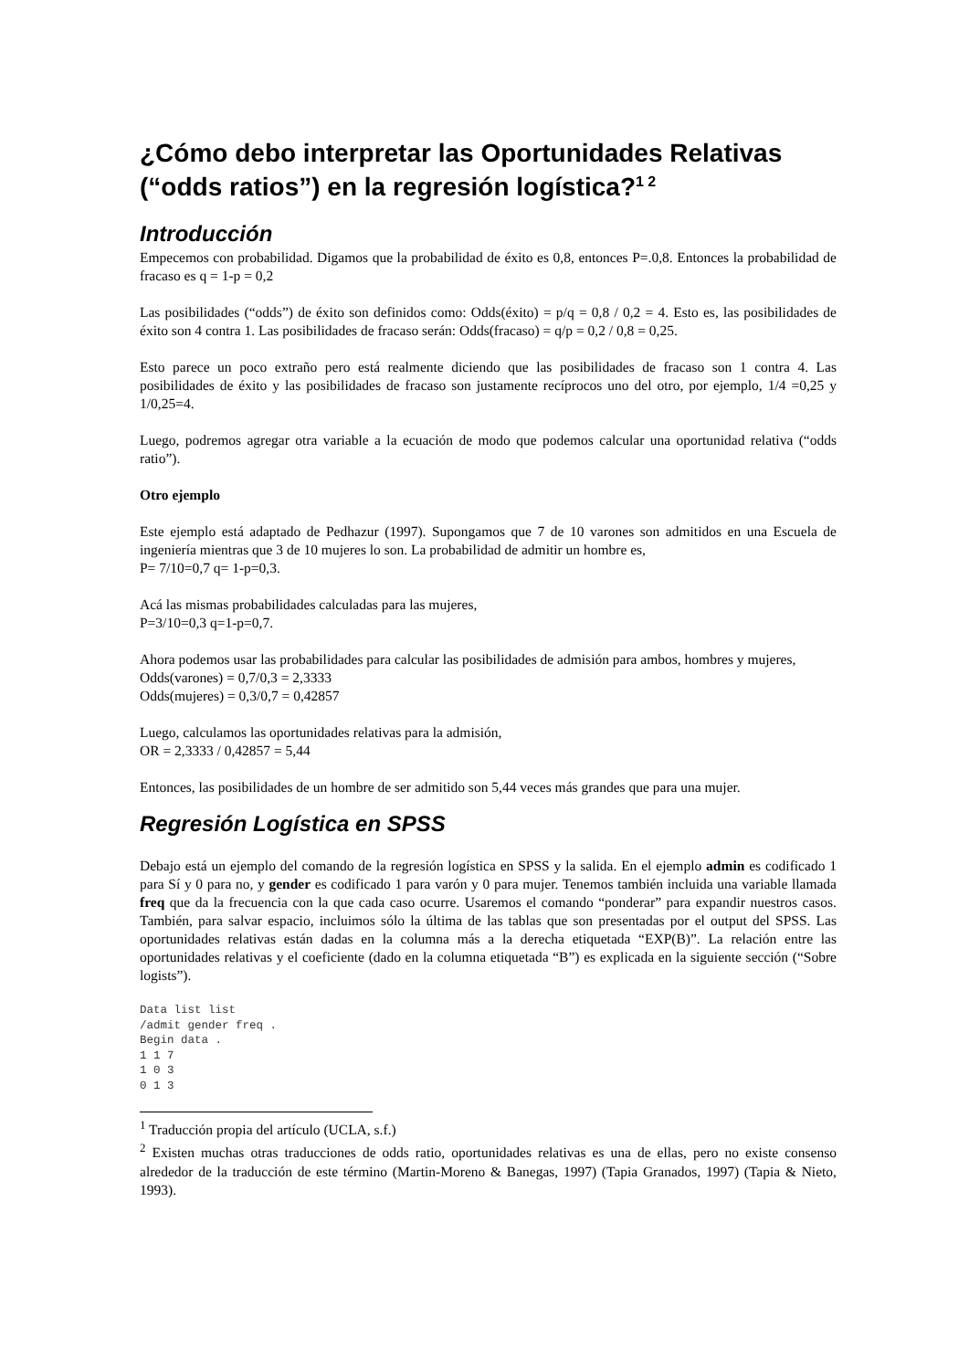¿Cómo debo interpretar las Oportunidades Relativas (“odds ratios”) en la regresión logística?<sup>1 2</sup>
Introducción
Empecemos con probabilidad. Digamos que la probabilidad de éxito es 0,8, entonces P=.0,8. Entonces la probabilidad de fracaso es q = 1-p = 0,2
Las posibilidades (“odds”) de éxito son definidos como: Odds(éxito) = p/q = 0,8 / 0,2 = 4. Esto es, las posibilidades de éxito son 4 contra 1. Las posibilidades de fracaso serán: Odds(fracaso) = q/p = 0,2 / 0,8 = 0,25.
Esto parece un poco extraño pero está realmente diciendo que las posibilidades de fracaso son 1 contra 4. Las posibilidades de éxito y las posibilidades de fracaso son justamente recíprocos uno del otro, por ejemplo, 1/4 =0,25 y 1/0,25=4.
Luego, podremos agregar otra variable a la ecuación de modo que podemos calcular una oportunidad relativa (“odds ratio”).
Otro ejemplo
Este ejemplo está adaptado de Pedhazur (1997). Supongamos que 7 de 10 varones son admitidos en una Escuela de ingeniería mientras que 3 de 10 mujeres lo son. La probabilidad de admitir un hombre es,
P= 7/10=0,7 q= 1-p=0,3.
Acá las mismas probabilidades calculadas para las mujeres,
P=3/10=0,3 q=1-p=0,7.
Ahora podemos usar las probabilidades para calcular las posibilidades de admisión para ambos, hombres y mujeres,
Odds(varones) = 0,7/0,3 = 2,3333
Odds(mujeres) = 0,3/0,7 = 0,42857
Luego, calculamos las oportunidades relativas para la admisión,
OR = 2,3333 / 0,42857 = 5,44
Entonces, las posibilidades de un hombre de ser admitido son 5,44 veces más grandes que para una mujer.
Regresión Logística en SPSS
Debajo está un ejemplo del comando de la regresión logística en SPSS y la salida. En el ejemplo admin es codificado 1 para Sí y 0 para no, y gender es codificado 1 para varón y 0 para mujer. Tenemos también incluida una variable llamada freq que da la frecuencia con la que cada caso ocurre. Usaremos el comando “ponderar” para expandir nuestros casos. También, para salvar espacio, incluimos sólo la última de las tablas que son presentadas por el output del SPSS. Las oportunidades relativas están dadas en la columna más a la derecha etiquetada “EXP(B)”. La relación entre las oportunidades relativas y el coeficiente (dado en la columna etiquetada “B”) es explicada en la siguiente sección (“Sobre logists”).
Data list list
/admit gender freq .
Begin data .
1 1 7
1 0 3
0 1 3
<sup>1</sup> Traducción propia del artículo (UCLA, s.f.)
<sup>2</sup> Existen muchas otras traducciones de odds ratio, oportunidades relativas es una de ellas, pero no existe consenso alrededor de la traducción de este término (Martin-Moreno & Banegas, 1997) (Tapia Granados, 1997) (Tapia & Nieto, 1993).